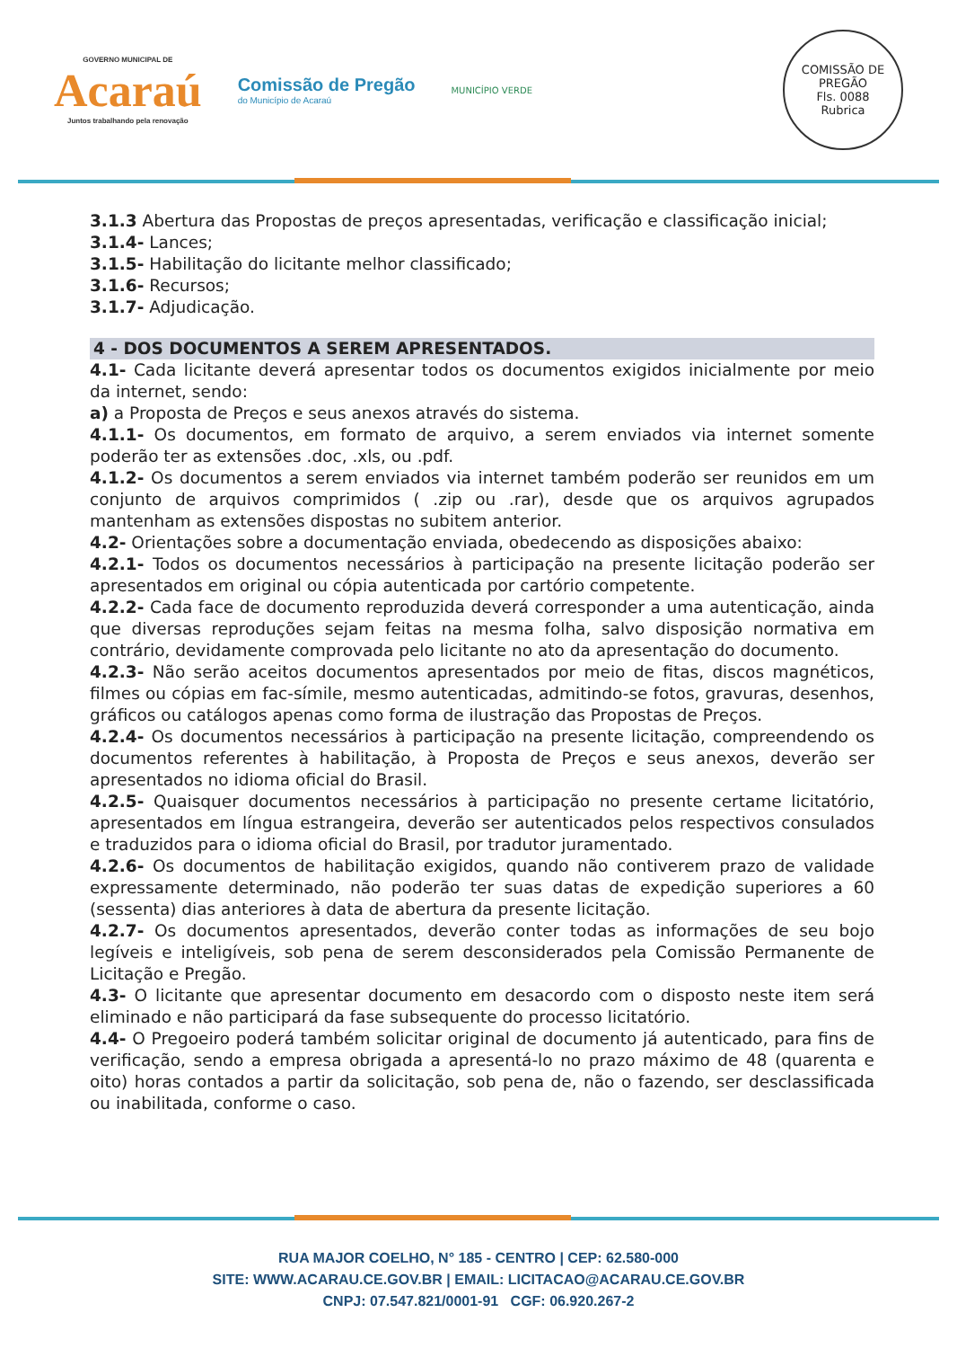GOVERNO MUNICIPAL DE
Acaraú
Juntos trabalhando pela renovação
Comissão de Pregão
do Município de Acaraú
MUNICÍPIO VERDE
COMISSÃO DE PREGÃO
Fls. 0088
Rubrica
3.1.3 Abertura das Propostas de preços apresentadas, verificação e classificação inicial;
3.1.4- Lances;
3.1.5- Habilitação do licitante melhor classificado;
3.1.6- Recursos;
3.1.7- Adjudicação.
4 - DOS DOCUMENTOS A SEREM APRESENTADOS.
4.1- Cada licitante deverá apresentar todos os documentos exigidos inicialmente por meio da internet, sendo:
a) a Proposta de Preços e seus anexos através do sistema.
4.1.1- Os documentos, em formato de arquivo, a serem enviados via internet somente poderão ter as extensões .doc, .xls, ou .pdf.
4.1.2- Os documentos a serem enviados via internet também poderão ser reunidos em um conjunto de arquivos comprimidos ( .zip ou .rar), desde que os arquivos agrupados mantenham as extensões dispostas no subitem anterior.
4.2- Orientações sobre a documentação enviada, obedecendo as disposições abaixo:
4.2.1- Todos os documentos necessários à participação na presente licitação poderão ser apresentados em original ou cópia autenticada por cartório competente.
4.2.2- Cada face de documento reproduzida deverá corresponder a uma autenticação, ainda que diversas reproduções sejam feitas na mesma folha, salvo disposição normativa em contrário, devidamente comprovada pelo licitante no ato da apresentação do documento.
4.2.3- Não serão aceitos documentos apresentados por meio de fitas, discos magnéticos, filmes ou cópias em fac-símile, mesmo autenticadas, admitindo-se fotos, gravuras, desenhos, gráficos ou catálogos apenas como forma de ilustração das Propostas de Preços.
4.2.4- Os documentos necessários à participação na presente licitação, compreendendo os documentos referentes à habilitação, à Proposta de Preços e seus anexos, deverão ser apresentados no idioma oficial do Brasil.
4.2.5- Quaisquer documentos necessários à participação no presente certame licitatório, apresentados em língua estrangeira, deverão ser autenticados pelos respectivos consulados e traduzidos para o idioma oficial do Brasil, por tradutor juramentado.
4.2.6- Os documentos de habilitação exigidos, quando não contiverem prazo de validade expressamente determinado, não poderão ter suas datas de expedição superiores a 60 (sessenta) dias anteriores à data de abertura da presente licitação.
4.2.7- Os documentos apresentados, deverão conter todas as informações de seu bojo legíveis e inteligíveis, sob pena de serem desconsiderados pela Comissão Permanente de Licitação e Pregão.
4.3- O licitante que apresentar documento em desacordo com o disposto neste item será eliminado e não participará da fase subsequente do processo licitatório.
4.4- O Pregoeiro poderá também solicitar original de documento já autenticado, para fins de verificação, sendo a empresa obrigada a apresentá-lo no prazo máximo de 48 (quarenta e oito) horas contados a partir da solicitação, sob pena de, não o fazendo, ser desclassificada ou inabilitada, conforme o caso.
RUA MAJOR COELHO, N° 185 - CENTRO | CEP: 62.580-000
SITE: WWW.ACARAU.CE.GOV.BR | EMAIL: LICITACAO@ACARAU.CE.GOV.BR
CNPJ: 07.547.821/0001-91 CGF: 06.920.267-2